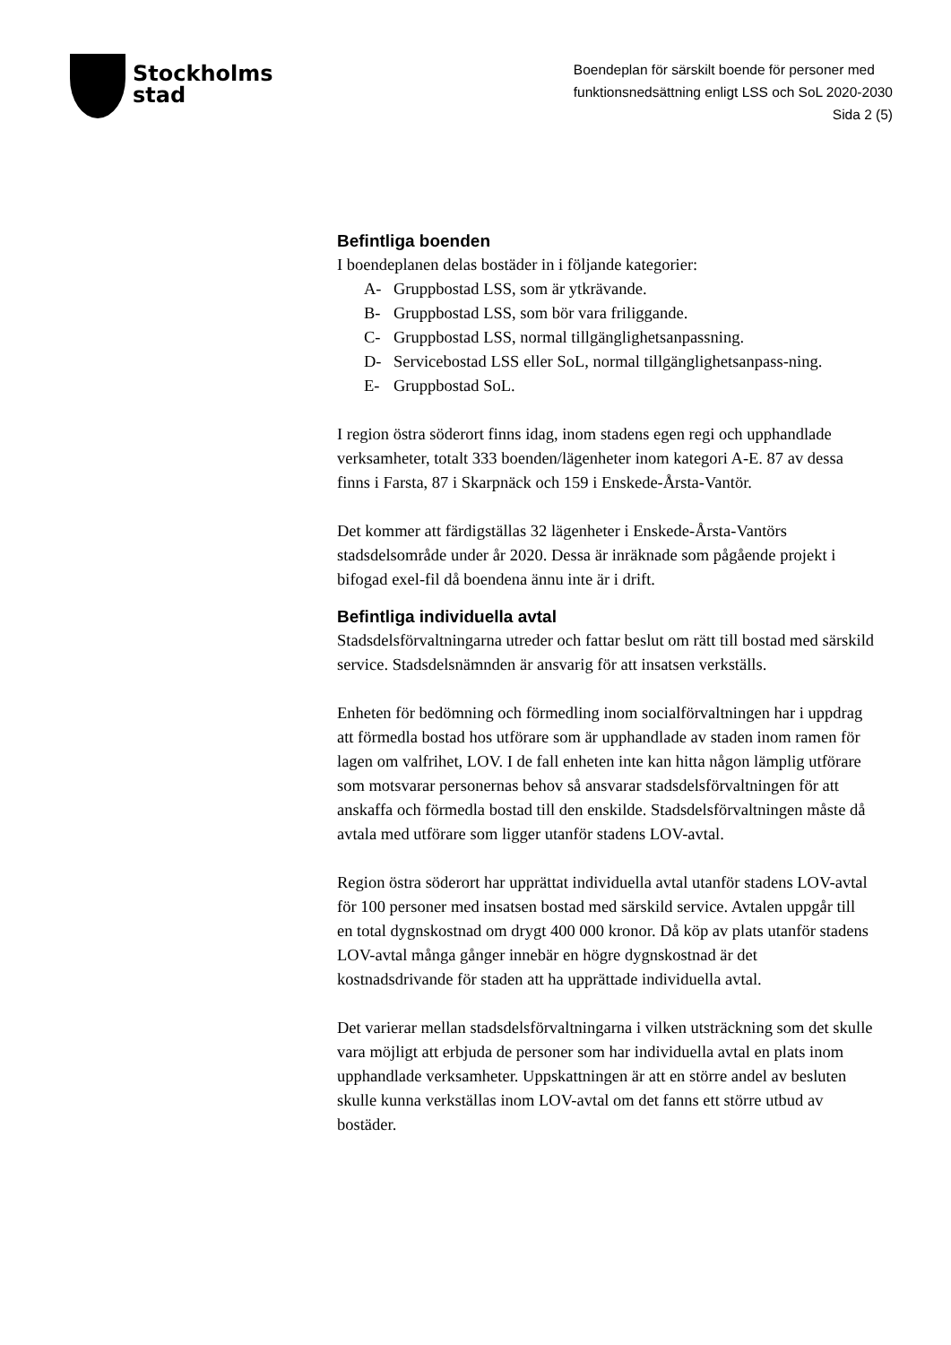Stockholms
stad
Boendeplan för särskilt boende för personer med
funktionsnedsättning enligt LSS och SoL 2020-2030
Sida 2 (5)
Befintliga boenden
I boendeplanen delas bostäder in i följande kategorier:
A- Gruppbostad LSS, som är ytkrävande.
B- Gruppbostad LSS, som bör vara friliggande.
C- Gruppbostad LSS, normal tillgänglighetsanpassning.
D- Servicebostad LSS eller SoL, normal tillgänglighetsanpass-ning.
E- Gruppbostad SoL.
I region östra söderort finns idag, inom stadens egen regi och upphandlade verksamheter, totalt 333 boenden/lägenheter inom kategori A-E. 87 av dessa finns i Farsta, 87 i Skarpnäck och 159 i Enskede-Årsta-Vantör.
Det kommer att färdigställas 32 lägenheter i Enskede-Årsta-Vantörs stadsdelsområde under år 2020. Dessa är inräknade som pågående projekt i bifogad exel-fil då boendena ännu inte är i drift.
Befintliga individuella avtal
Stadsdelsförvaltningarna utreder och fattar beslut om rätt till bostad med särskild service. Stadsdelsnämnden är ansvarig för att insatsen verkställs.
Enheten för bedömning och förmedling inom socialförvaltningen har i uppdrag att förmedla bostad hos utförare som är upphandlade av staden inom ramen för lagen om valfrihet, LOV. I de fall enheten inte kan hitta någon lämplig utförare som motsvarar personernas behov så ansvarar stadsdelsförvaltningen för att anskaffa och förmedla bostad till den enskilde. Stadsdelsförvaltningen måste då avtala med utförare som ligger utanför stadens LOV-avtal.
Region östra söderort har upprättat individuella avtal utanför stadens LOV-avtal för 100 personer med insatsen bostad med särskild service. Avtalen uppgår till en total dygnskostnad om drygt 400 000 kronor. Då köp av plats utanför stadens LOV-avtal många gånger innebär en högre dygnskostnad är det kostnadsdrivande för staden att ha upprättade individuella avtal.
Det varierar mellan stadsdelsförvaltningarna i vilken utsträckning som det skulle vara möjligt att erbjuda de personer som har individuella avtal en plats inom upphandlade verksamheter. Uppskattningen är att en större andel av besluten skulle kunna verkställas inom LOV-avtal om det fanns ett större utbud av bostäder.